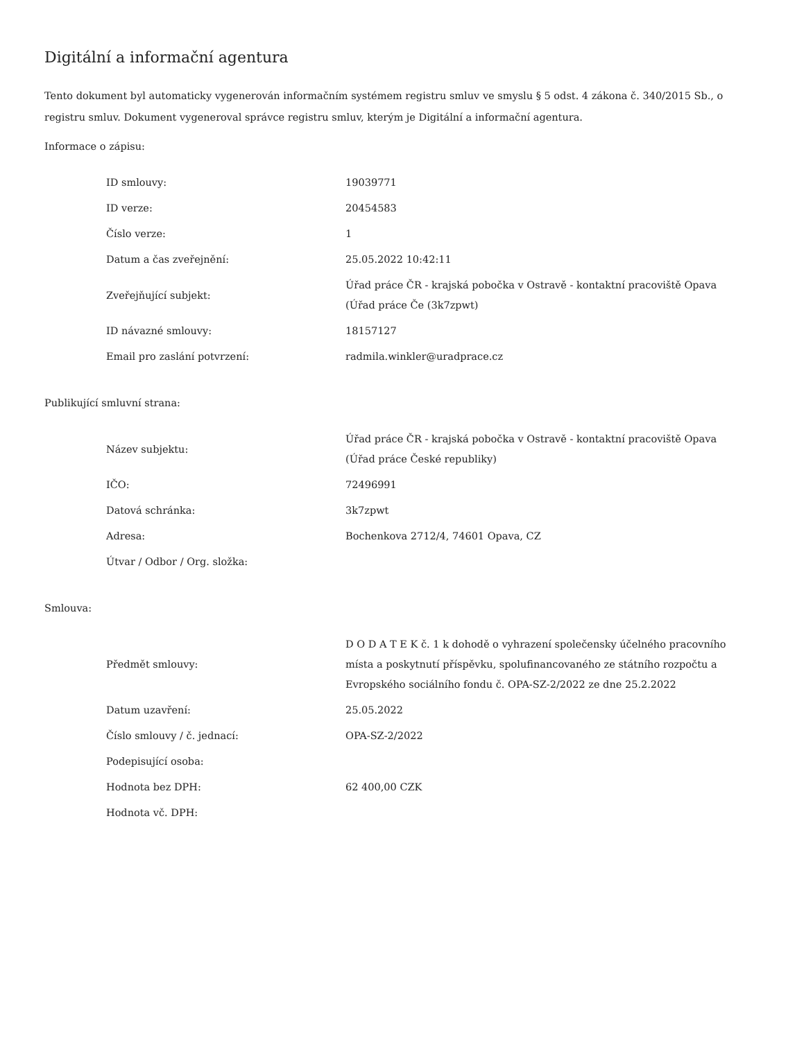Digitální a informační agentura
Tento dokument byl automaticky vygenerován informačním systémem registru smluv ve smyslu § 5 odst. 4 zákona č. 340/2015 Sb., o registru smluv. Dokument vygeneroval správce registru smluv, kterým je Digitální a informační agentura.
Informace o zápisu:
| ID smlouvy: | 19039771 |
| ID verze: | 20454583 |
| Číslo verze: | 1 |
| Datum a čas zveřejnění: | 25.05.2022 10:42:11 |
| Zveřejňující subjekt: | Úřad práce ČR - krajská pobočka v Ostravě - kontaktní pracoviště Opava (Úřad práce Če (3k7zpwt) |
| ID návazné smlouvy: | 18157127 |
| Email pro zaslání potvrzení: | radmila.winkler@uradprace.cz |
Publikující smluvní strana:
| Název subjektu: | Úřad práce ČR - krajská pobočka v Ostravě - kontaktní pracoviště Opava (Úřad práce České republiky) |
| IČO: | 72496991 |
| Datová schránka: | 3k7zpwt |
| Adresa: | Bochenkova 2712/4, 74601 Opava, CZ |
| Útvar / Odbor / Org. složka: | |
Smlouva:
| Předmět smlouvy: | D O D A T E K č. 1 k dohodě o vyhrazení společensky účelného pracovního místa a poskytnutí příspěvku, spolufinancovaného ze státního rozpočtu a Evropského sociálního fondu č. OPA-SZ-2/2022 ze dne 25.2.2022 |
| Datum uzavření: | 25.05.2022 |
| Číslo smlouvy / č. jednací: | OPA-SZ-2/2022 |
| Podepisující osoba: | |
| Hodnota bez DPH: | 62 400,00 CZK |
| Hodnota vč. DPH: | |